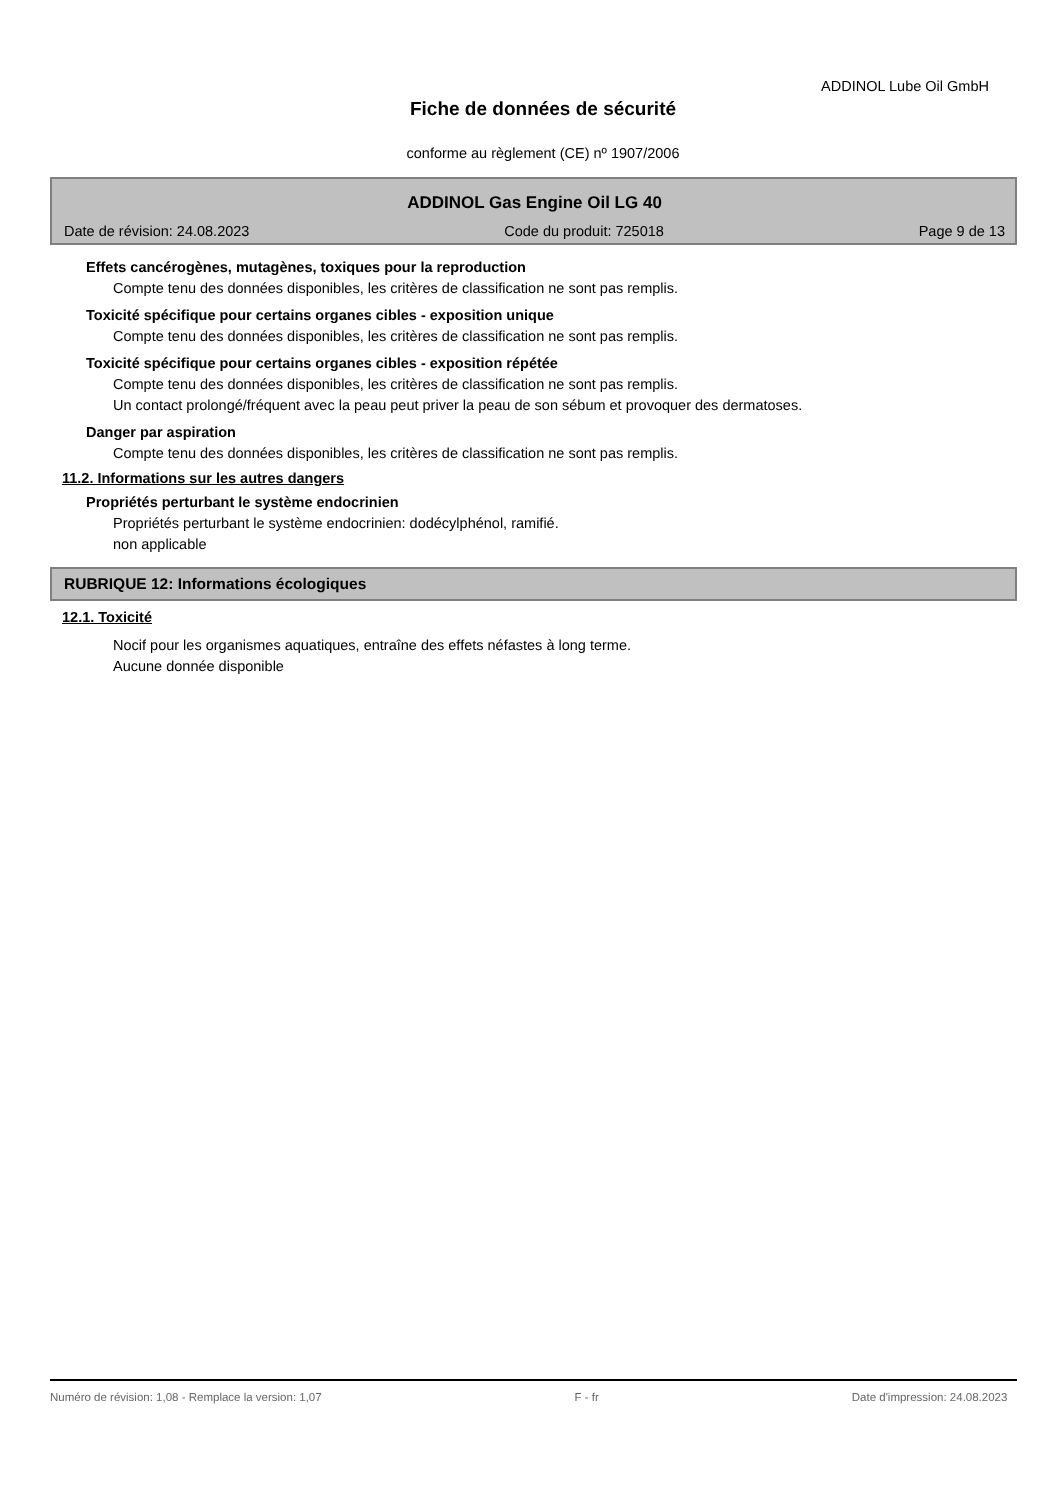ADDINOL Lube Oil GmbH
Fiche de données de sécurité
conforme au règlement (CE) nº 1907/2006
ADDINOL Gas Engine Oil LG 40
Date de révision: 24.08.2023 Code du produit: 725018 Page 9 de 13
Effets cancérogènes, mutagènes, toxiques pour la reproduction
Compte tenu des données disponibles, les critères de classification ne sont pas remplis.
Toxicité spécifique pour certains organes cibles - exposition unique
Compte tenu des données disponibles, les critères de classification ne sont pas remplis.
Toxicité spécifique pour certains organes cibles - exposition répétée
Compte tenu des données disponibles, les critères de classification ne sont pas remplis.
Un contact prolongé/fréquent avec la peau peut priver la peau de son sébum et provoquer des dermatoses.
Danger par aspiration
Compte tenu des données disponibles, les critères de classification ne sont pas remplis.
11.2. Informations sur les autres dangers
Propriétés perturbant le système endocrinien
Propriétés perturbant le système endocrinien: dodécylphénol, ramifié.
non applicable
RUBRIQUE 12: Informations écologiques
12.1. Toxicité
Nocif pour les organismes aquatiques, entraîne des effets néfastes à long terme.
Aucune donnée disponible
Numéro de révision: 1,08 - Remplace la version: 1,07 F - fr Date d'impression: 24.08.2023